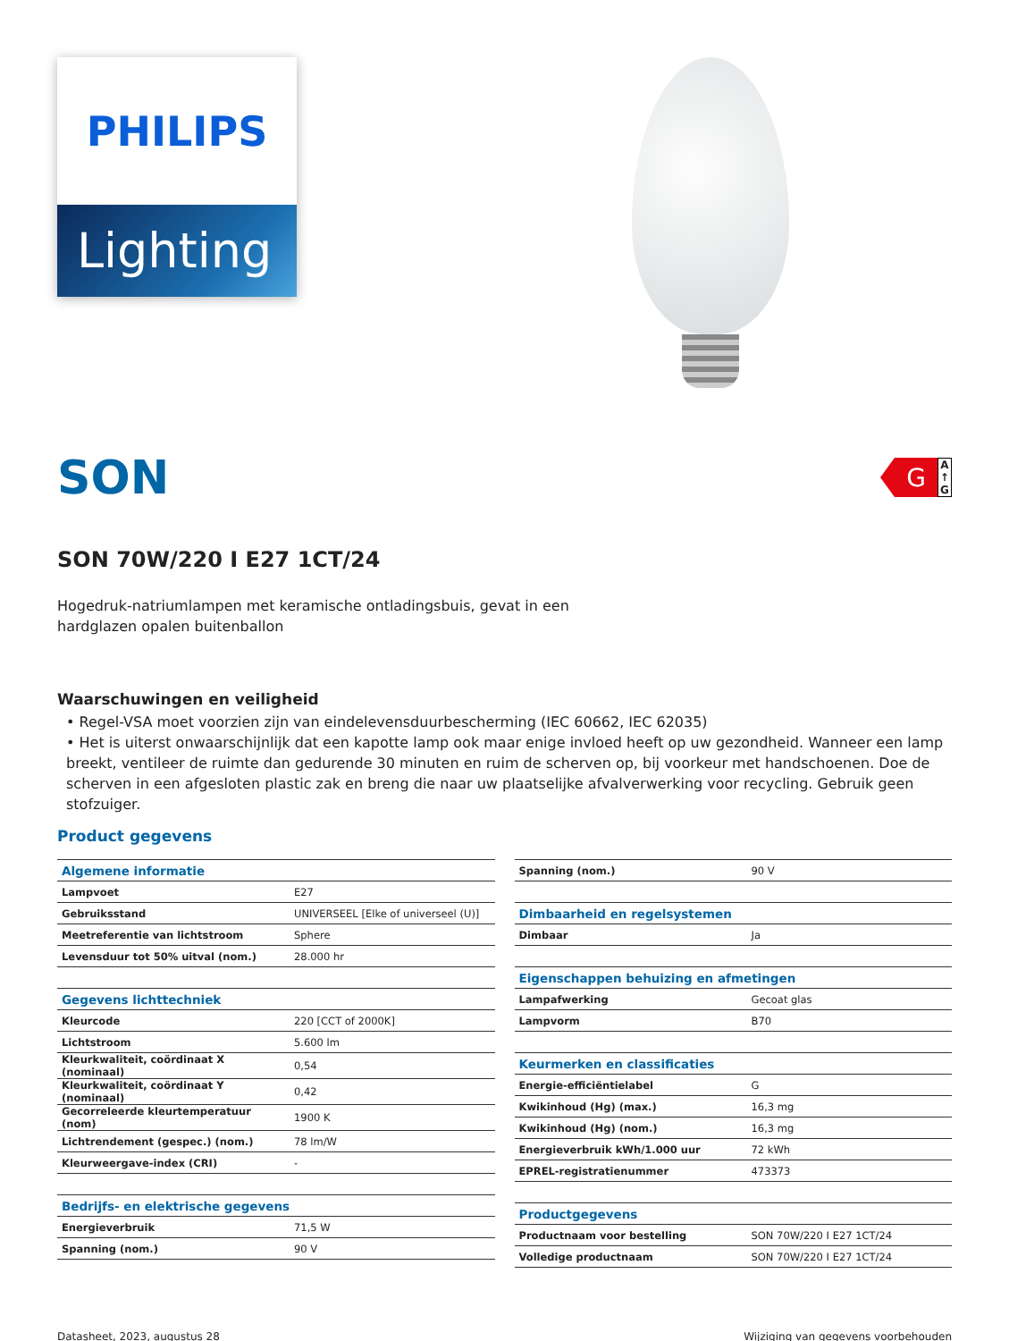PHILIPS
Lighting
SON
G
A
↑
G
SON 70W/220 I E27 1CT/24
Hogedruk-natriumlampen met keramische ontladingsbuis, gevat in een hardglazen opalen buitenballon
Waarschuwingen en veiligheid
• Regel-VSA moet voorzien zijn van eindelevensduurbescherming (IEC 60662, IEC 62035)
• Het is uiterst onwaarschijnlijk dat een kapotte lamp ook maar enige invloed heeft op uw gezondheid. Wanneer een lamp breekt, ventileer de ruimte dan gedurende 30 minuten en ruim de scherven op, bij voorkeur met handschoenen. Doe de scherven in een afgesloten plastic zak en breng die naar uw plaatselijke afvalverwerking voor recycling. Gebruik geen stofzuiger.
Product gegevens
| Algemene informatie | |
| --- | --- |
| Lampvoet | E27 |
| Gebruiksstand | UNIVERSEEL [Elke of universeel (U)] |
| Meetreferentie van lichtstroom | Sphere |
| Levensduur tot 50% uitval (nom.) | 28.000 hr |
| Gegevens lichttechniek | |
| Kleurcode | 220 [CCT of 2000K] |
| Lichtstroom | 5.600 lm |
| Kleurkwaliteit, coördinaat X (nominaal) | 0,54 |
| Kleurkwaliteit, coördinaat Y (nominaal) | 0,42 |
| Gecorreleerde kleurtemperatuur (nom) | 1900 K |
| Lichtrendement (gespec.) (nom.) | 78 lm/W |
| Kleurweergave-index (CRI) | - |
| Bedrijfs- en elektrische gegevens | |
| Energieverbruik | 71,5 W |
| Spanning (nom.) | 90 V |
| Spanning (nom.) | 90 V |
| Dimbaarheid en regelsystemen | |
| Dimbaar | Ja |
| Eigenschappen behuizing en afmetingen | |
| Lampafwerking | Gecoat glas |
| Lampvorm | B70 |
| Keurmerken en classificaties | |
| Energie-efficiëntielabel | G |
| Kwikinhoud (Hg) (max.) | 16,3 mg |
| Kwikinhoud (Hg) (nom.) | 16,3 mg |
| Energieverbruik kWh/1.000 uur | 72 kWh |
| EPREL-registratienummer | 473373 |
| Productgegevens | |
| Productnaam voor bestelling | SON 70W/220 I E27 1CT/24 |
| Volledige productnaam | SON 70W/220 I E27 1CT/24 |
Datasheet, 2023, augustus 28 Wijziging van gegevens voorbehouden